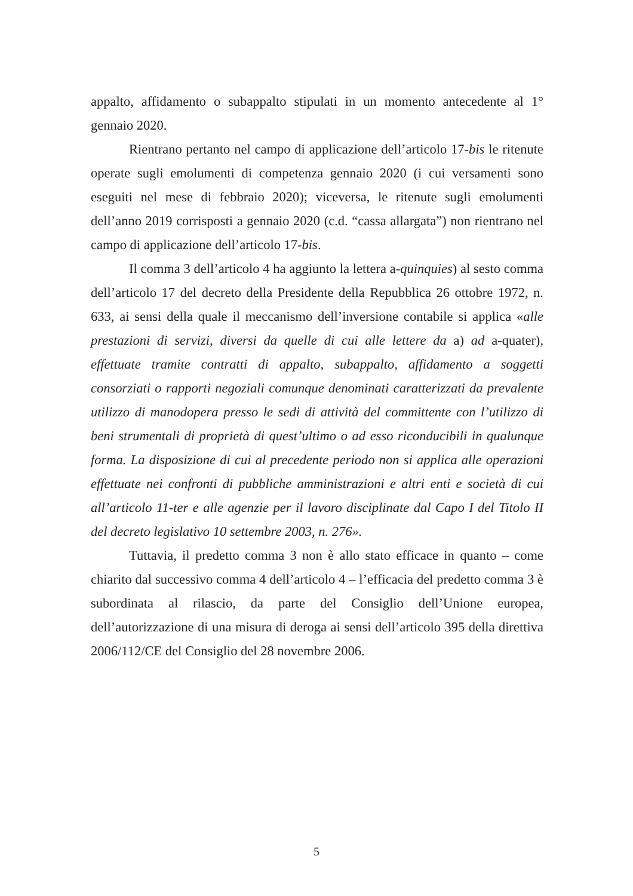appalto, affidamento o subappalto stipulati in un momento antecedente al 1° gennaio 2020.
Rientrano pertanto nel campo di applicazione dell’articolo 17-bis le ritenute operate sugli emolumenti di competenza gennaio 2020 (i cui versamenti sono eseguiti nel mese di febbraio 2020); viceversa, le ritenute sugli emolumenti dell’anno 2019 corrisposti a gennaio 2020 (c.d. “cassa allargata”) non rientrano nel campo di applicazione dell’articolo 17-bis.
Il comma 3 dell’articolo 4 ha aggiunto la lettera a-quinquies) al sesto comma dell’articolo 17 del decreto della Presidente della Repubblica 26 ottobre 1972, n. 633, ai sensi della quale il meccanismo dell’inversione contabile si applica «alle prestazioni di servizi, diversi da quelle di cui alle lettere da a) ad a-quater), effettuate tramite contratti di appalto, subappalto, affidamento a soggetti consorziati o rapporti negoziali comunque denominati caratterizzati da prevalente utilizzo di manodopera presso le sedi di attività del committente con l’utilizzo di beni strumentali di proprietà di quest’ultimo o ad esso riconducibili in qualunque forma. La disposizione di cui al precedente periodo non si applica alle operazioni effettuate nei confronti di pubbliche amministrazioni e altri enti e società di cui all’articolo 11-ter e alle agenzie per il lavoro disciplinate dal Capo I del Titolo II del decreto legislativo 10 settembre 2003, n. 276».
Tuttavia, il predetto comma 3 non è allo stato efficace in quanto – come chiarito dal successivo comma 4 dell’articolo 4 – l’efficacia del predetto comma 3 è subordinata al rilascio, da parte del Consiglio dell’Unione europea, dell’autorizzazione di una misura di deroga ai sensi dell’articolo 395 della direttiva 2006/112/CE del Consiglio del 28 novembre 2006.
5